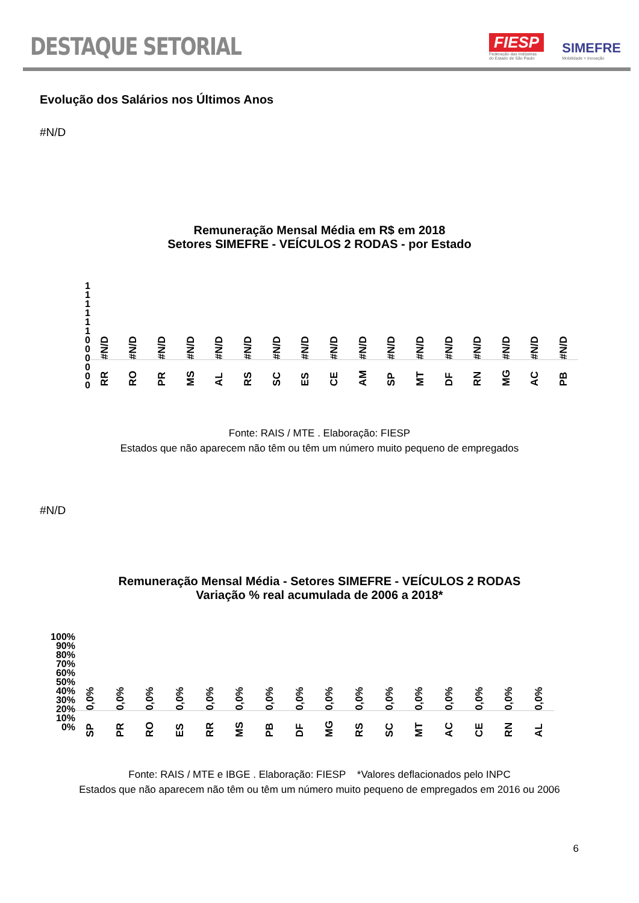DESTAQUE SETORIAL
FIESP
Federação das Indústrias
do Estado de São Paulo
SIMEFRE
Mobilidade + Inovação
Evolução dos Salários nos Últimos Anos
#N/D
Remuneração Mensal Média em R$ em 2018
Setores SIMEFRE - VEÍCULOS 2 RODAS - por Estado
1
1
1
1
1
1
0
0
0
0
0
0
#N/D
#N/D
#N/D
#N/D
#N/D
#N/D
#N/D
#N/D
#N/D
#N/D
#N/D
#N/D
#N/D
#N/D
#N/D
#N/D
#N/D
RR RO PR MS AL RS SC ES CE AM SP MT DF RN MG AC PB
Fonte: RAIS / MTE . Elaboração: FIESP
Estados que não aparecem não têm ou têm um número muito pequeno de empregados
#N/D
Remuneração Mensal Média - Setores SIMEFRE - VEÍCULOS 2 RODAS
Variação % real acumulada de 2006 a 2018*
100%
90%
80%
70%
60%
50%
40%
30%
20%
10%
0%
0,0% 0,0% 0,0% 0,0% 0,0% 0,0% 0,0% 0,0% 0,0% 0,0% 0,0% 0,0% 0,0% 0,0% 0,0% 0,0%
SP PR RO ES RR MS PB DF MG RS SC MT AC CE RN AL
Fonte: RAIS / MTE e IBGE . Elaboração: FIESP *Valores deflacionados pelo INPC
Estados que não aparecem não têm ou têm um número muito pequeno de empregados em 2016 ou 2006
6